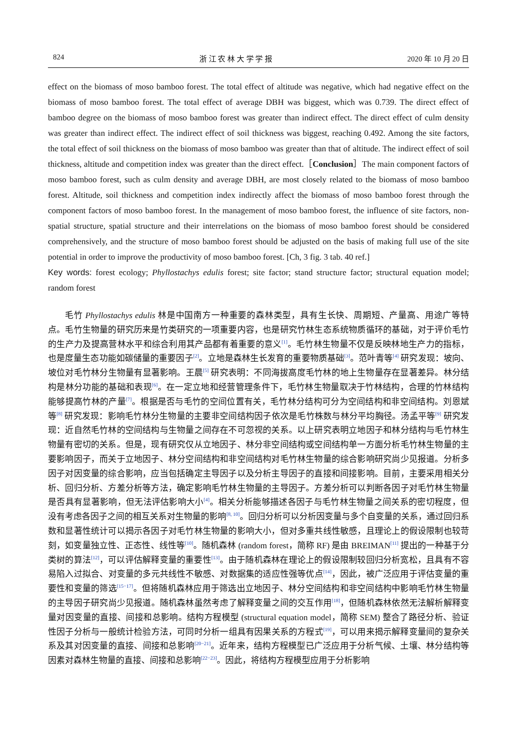824 浙 江 农 林 大 学 学 报 2020 年 10 月 20 日
effect on the biomass of moso bamboo forest. The total effect of altitude was negative, which had negative effect on the biomass of moso bamboo forest. The total effect of average DBH was biggest, which was 0.739. The direct effect of bamboo degree on the biomass of moso bamboo forest was greater than indirect effect. The direct effect of culm density was greater than indirect effect. The indirect effect of soil thickness was biggest, reaching 0.492. Among the site factors, the total effect of soil thickness on the biomass of moso bamboo was greater than that of altitude. The indirect effect of soil thickness, altitude and competition index was greater than the direct effect.［Conclusion］The main component factors of moso bamboo forest, such as culm density and average DBH, are most closely related to the biomass of moso bamboo forest. Altitude, soil thickness and competition index indirectly affect the biomass of moso bamboo forest through the component factors of moso bamboo forest. In the management of moso bamboo forest, the influence of site factors, non-spatial structure, spatial structure and their interrelations on the biomass of moso bamboo forest should be considered comprehensively, and the structure of moso bamboo forest should be adjusted on the basis of making full use of the site potential in order to improve the productivity of moso bamboo forest. [Ch, 3 fig. 3 tab. 40 ref.]
Key words: forest ecology; Phyllostachys edulis forest; site factor; stand structure factor; structural equation model; random forest
毛竹 Phyllostachys edulis 林是中国南方一种重要的森林类型，具有生长快、周期短、产量高、用途广等特点。毛竹生物量的研究历来是竹类研究的一项重要内容，也是研究竹林生态系统物质循环的基础，对于评价毛竹的生产力及提高营林水平和综合利用其产品都有着重要的意义<sup>[1]</sup>。毛竹林生物量不仅是反映林地生产力的指标，也是度量生态功能如碳储量的重要因子<sup>[2]</sup>。立地是森林生长发育的重要物质基础<sup>[3]</sup>。范叶青等<sup>[4]</sup> 研究发现：坡向、坡位对毛竹林分生物量有显著影响。王晨<sup>[5]</sup> 研究表明：不同海拔高度毛竹林的地上生物量存在显著差异。林分结构是林分功能的基础和表现<sup>[6]</sup>。在一定立地和经营管理条件下，毛竹林生物量取决于竹林结构，合理的竹林结构能够提高竹林的产量<sup>[7]</sup>。根据是否与毛竹的空间位置有关，毛竹林分结构可分为空间结构和非空间结构。刘恩斌等<sup>[8]</sup> 研究发现：影响毛竹林分生物量的主要非空间结构因子依次是毛竹株数与林分平均胸径。汤孟平等<sup>[9]</sup> 研究发现：近自然毛竹林的空间结构与生物量之间存在不可忽视的关系。以上研究表明立地因子和林分结构与毛竹林生物量有密切的关系。但是，现有研究仅从立地因子、林分非空间结构或空间结构单一方面分析毛竹林生物量的主要影响因子，而关于立地因子、林分空间结构和非空间结构对毛竹林生物量的综合影响研究尚少见报道。分析多因子对因变量的综合影响，应当包括确定主导因子以及分析主导因子的直接和间接影响。目前，主要采用相关分析、回归分析、方差分析等方法，确定影响毛竹林生物量的主导因子。方差分析可以判断各因子对毛竹林生物量是否具有显著影响，但无法评估影响大小<sup>[4]</sup>。相关分析能够描述各因子与毛竹林生物量之间关系的密切程度，但没有考虑各因子之间的相互关系对生物量的影响<sup>[8, 10]</sup>。回归分析可以分析因变量与多个自变量的关系，通过回归系数和显著性统计可以揭示各因子对毛竹林生物量的影响大小，但对多重共线性敏感，且理论上的假设限制也较苛刻，如变量独立性、正态性、线性等<sup>[10]</sup>。随机森林 (random forest，简称 RF) 是由 BREIMAN<sup>[11]</sup> 提出的一种基于分类树的算法<sup>[12]</sup>，可以评估解释变量的重要性<sup>[13]</sup>。由于随机森林在理论上的假设限制较回归分析宽松，且具有不容易陷入过拟合、对变量的多元共线性不敏感、对数据集的适应性强等优点<sup>[14]</sup>，因此，被广泛应用于评估变量的重要性和变量的筛选<sup>[15−17]</sup>。但将随机森林应用于筛选出立地因子、林分空间结构和非空间结构中影响毛竹林生物量的主导因子研究尚少见报道。随机森林虽然考虑了解释变量之间的交互作用<sup>[18]</sup>，但随机森林依然无法解析解释变量对因变量的直接、间接和总影响。结构方程模型 (structural equation model，简称 SEM) 整合了路径分析、验证性因子分析与一般统计检验方法，可同时分析一组具有因果关系的方程式<sup>[19]</sup>，可以用来揭示解释变量间的复杂关系及其对因变量的直接、间接和总影响<sup>[20−21]</sup>。近年来，结构方程模型已广泛应用于分析气候、土壤、林分结构等因素对森林生物量的直接、间接和总影响<sup>[22−23]</sup>。因此，将结构方程模型应用于分析影响